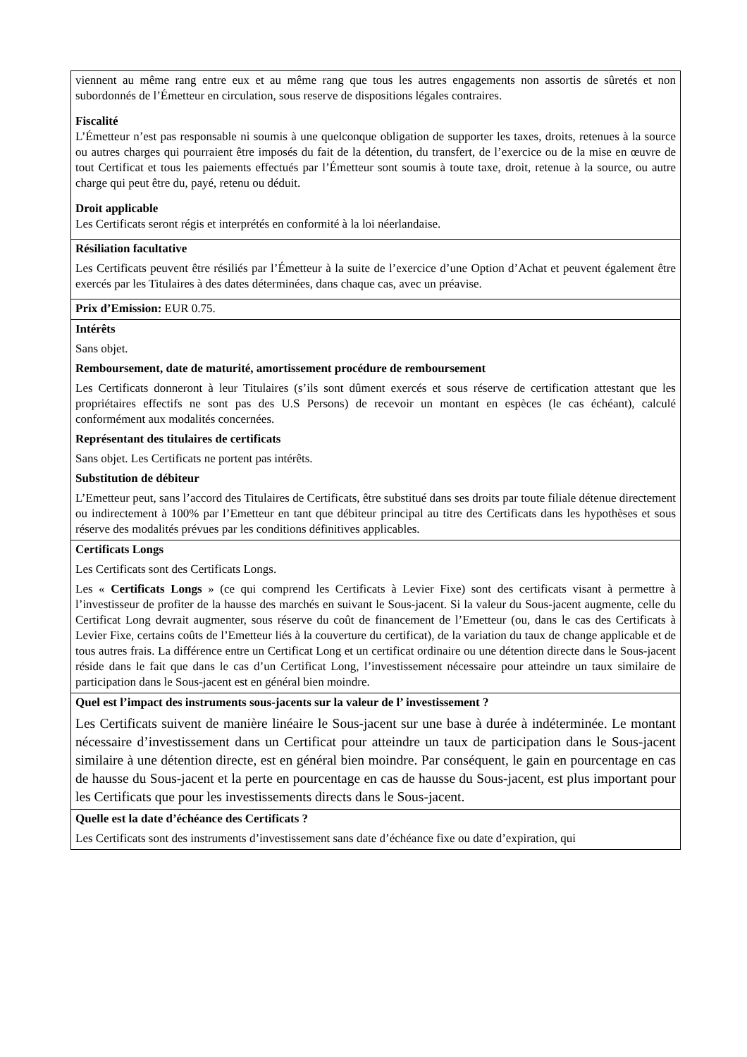viennent au même rang entre eux et au même rang que tous les autres engagements non assortis de sûretés et non subordonnés de l’Émetteur en circulation, sous reserve de dispositions légales contraires.
Fiscalité
L’Émetteur n’est pas responsable ni soumis à une quelconque obligation de supporter les taxes, droits, retenues à la source ou autres charges qui pourraient être imposés du fait de la détention, du transfert, de l’exercice ou de la mise en œuvre de tout Certificat et tous les paiements effectués par l’Émetteur sont soumis à toute taxe, droit, retenue à la source, ou autre charge qui peut être du, payé, retenu ou déduit.
Droit applicable
Les Certificats seront régis et interprétés en conformité à la loi néerlandaise.
Résiliation facultative
Les Certificats peuvent être résiliés par l’Émetteur à la suite de l’exercice d’une Option d’Achat et peuvent également être exercés par les Titulaires à des dates déterminées, dans chaque cas, avec un préavise.
Prix d’Emission: EUR 0.75.
Intérêts
Sans objet.
Remboursement, date de maturité, amortissement procédure de remboursement
Les Certificats donneront à leur Titulaires (s’ils sont dûment exercés et sous réserve de certification attestant que les propriétaires effectifs ne sont pas des U.S Persons) de recevoir un montant en espèces (le cas échéant), calculé conformément aux modalités concernées.
Représentant des titulaires de certificats
Sans objet. Les Certificats ne portent pas intérêts.
Substitution de débiteur
L’Emetteur peut, sans l’accord des Titulaires de Certificats, être substitué dans ses droits par toute filiale détenue directement ou indirectement à 100% par l’Emetteur en tant que débiteur principal au titre des Certificats dans les hypothèses et sous réserve des modalités prévues par les conditions définitives applicables.
Certificats Longs
Les Certificats sont des Certificats Longs.
Les « Certificats Longs » (ce qui comprend les Certificats à Levier Fixe) sont des certificats visant à permettre à l’investisseur de profiter de la hausse des marchés en suivant le Sous-jacent. Si la valeur du Sous-jacent augmente, celle du Certificat Long devrait augmenter, sous réserve du coût de financement de l’Emetteur (ou, dans le cas des Certificats à Levier Fixe, certains coûts de l’Emetteur liés à la couverture du certificat), de la variation du taux de change applicable et de tous autres frais. La différence entre un Certificat Long et un certificat ordinaire ou une détention directe dans le Sous-jacent réside dans le fait que dans le cas d’un Certificat Long, l’investissement nécessaire pour atteindre un taux similaire de participation dans le Sous-jacent est en général bien moindre.
Quel est l’impact des instruments sous-jacents sur la valeur de l’ investissement ?
Les Certificats suivent de manière linéaire le Sous-jacent sur une base à durée à indéterminée. Le montant nécessaire d’investissement dans un Certificat pour atteindre un taux de participation dans le Sous-jacent similaire à une détention directe, est en général bien moindre. Par conséquent, le gain en pourcentage en cas de hausse du Sous-jacent et la perte en pourcentage en cas de hausse du Sous-jacent, est plus important pour les Certificats que pour les investissements directs dans le Sous-jacent.
Quelle est la date d’échéance des Certificats ?
Les Certificats sont des instruments d’investissement sans date d’échéance fixe ou date d’expiration, qui